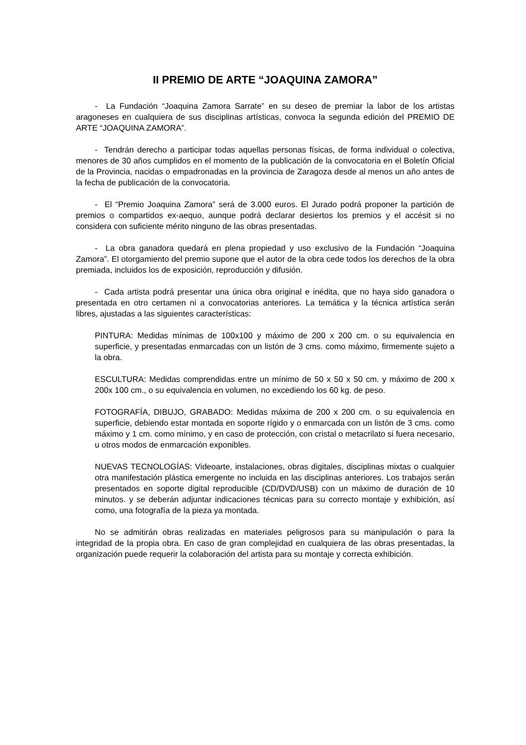II PREMIO DE ARTE “JOAQUINA ZAMORA”
- La Fundación “Joaquina Zamora Sarrate” en su deseo de premiar la labor de los artistas aragoneses en cualquiera de sus disciplinas artísticas, convoca la segunda edición del PREMIO DE ARTE “JOAQUINA ZAMORA”.
- Tendrán derecho a participar todas aquellas personas físicas, de forma individual o colectiva, menores de 30 años cumplidos en el momento de la publicación de la convocatoria en el Boletín Oficial de la Provincia, nacidas o empadronadas en la provincia de Zaragoza desde al menos un año antes de la fecha de publicación de la convocatoria.
- El “Premio Joaquina Zamora” será de 3.000 euros. El Jurado podrá proponer la partición de premios o compartidos ex-aequo, aunque podrá declarar desiertos los premios y el accésit si no considera con suficiente mérito ninguno de las obras presentadas.
- La obra ganadora quedará en plena propiedad y uso exclusivo de la Fundación “Joaquina Zamora”. El otorgamiento del premio supone que el autor de la obra cede todos los derechos de la obra premiada, incluidos los de exposición, reproducción y difusión.
- Cada artista podrá presentar una única obra original e inédita, que no haya sido ganadora o presentada en otro certamen ni a convocatorias anteriores. La temática y la técnica artística serán libres, ajustadas a las siguientes características:
PINTURA: Medidas mínimas de 100x100 y máximo de 200 x 200 cm. o su equivalencia en superficie, y presentadas enmarcadas con un listón de 3 cms. como máximo, firmemente sujeto a la obra.
ESCULTURA: Medidas comprendidas entre un mínimo de 50 x 50 x 50 cm. y máximo de 200 x 200x 100 cm., o su equivalencia en volumen, no excediendo los 60 kg. de peso.
FOTOGRAFÍA, DIBUJO, GRABADO: Medidas máxima de 200 x 200 cm. o su equivalencia en superficie, debiendo estar montada en soporte rígido y o enmarcada con un listón de 3 cms. como máximo y 1 cm. como mínimo, y en caso de protección, con cristal o metacrilato si fuera necesario, u otros modos de enmarcación exponibles.
NUEVAS TECNOLOGÍAS: Videoarte, instalaciones, obras digitales, disciplinas mixtas o cualquier otra manifestación plástica emergente no incluida en las disciplinas anteriores. Los trabajos serán presentados en soporte digital reproducible (CD/DVD/USB) con un máximo de duración de 10 minutos. y se deberán adjuntar indicaciones técnicas para su correcto montaje y exhibición, así como, una fotografía de la pieza ya montada.
No se admitirán obras realizadas en materiales peligrosos para su manipulación o para la integridad de la propia obra. En caso de gran complejidad en cualquiera de las obras presentadas, la organización puede requerir la colaboración del artista para su montaje y correcta exhibición.